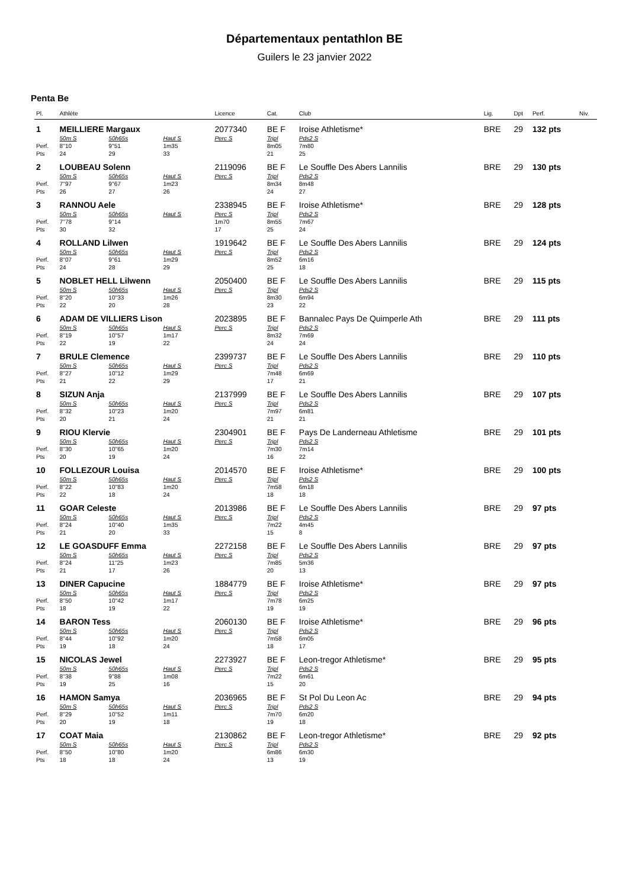Départementaux pentathlon BE
Guilers le 23 janvier 2022
Penta Be
| Pl. | Athlète | | | Licence | Cat. | Club | Lig. | Dpt | Perf. | Niv. |
| --- | --- | --- | --- | --- | --- | --- | --- | --- | --- | --- |
| 1 | MEILLIERE Margaux | | | 2077340 | BE F | Iroise Athletisme* | BRE | 29 | 132 pts | |
| | 50m S | 50h65s | Haut S | Perc S | Tripl | Pds2 S | | | | |
| Perf. | 8''10 | 9''51 | 1m35 | | 8m05 | 7m80 | | | | |
| Pts | 24 | 29 | 33 | | 21 | 25 | | | | |
| 2 | LOUBEAU Solenn | | | 2119096 | BE F | Le Souffle Des Abers Lannilis | BRE | 29 | 130 pts | |
| | 50m S | 50h65s | Haut S | Perc S | Tripl | Pds2 S | | | | |
| Perf. | 7''97 | 9''67 | 1m23 | | 8m34 | 8m48 | | | | |
| Pts | 26 | 27 | 26 | | 24 | 27 | | | | |
| 3 | RANNOU Aele | | | 2338945 | BE F | Iroise Athletisme* | BRE | 29 | 128 pts | |
| | 50m S | 50h65s | Haut S | Perc S | Tripl | Pds2 S | | | | |
| Perf. | 7''78 | 9''14 | | 1m70 | 8m55 | 7m67 | | | | |
| Pts | 30 | 32 | | 17 | 25 | 24 | | | | |
| 4 | ROLLAND Lilwen | | | 1919642 | BE F | Le Souffle Des Abers Lannilis | BRE | 29 | 124 pts | |
| | 50m S | 50h65s | Haut S | Perc S | Tripl | Pds2 S | | | | |
| Perf. | 8''07 | 9''61 | 1m29 | | 8m52 | 6m16 | | | | |
| Pts | 24 | 28 | 29 | | 25 | 18 | | | | |
| 5 | NOBLET HELL Lilwenn | | | 2050400 | BE F | Le Souffle Des Abers Lannilis | BRE | 29 | 115 pts | |
| | 50m S | 50h65s | Haut S | Perc S | Tripl | Pds2 S | | | | |
| Perf. | 8''20 | 10''33 | 1m26 | | 8m30 | 6m94 | | | | |
| Pts | 22 | 20 | 28 | | 23 | 22 | | | | |
| 6 | ADAM DE VILLIERS Lison | | | 2023895 | BE F | Bannalec Pays De Quimperle Ath | BRE | 29 | 111 pts | |
| | 50m S | 50h65s | Haut S | Perc S | Tripl | Pds2 S | | | | |
| Perf. | 8''19 | 10''57 | 1m17 | | 8m32 | 7m69 | | | | |
| Pts | 22 | 19 | 22 | | 24 | 24 | | | | |
| 7 | BRULE Clemence | | | 2399737 | BE F | Le Souffle Des Abers Lannilis | BRE | 29 | 110 pts | |
| | 50m S | 50h65s | Haut S | Perc S | Tripl | Pds2 S | | | | |
| Perf. | 8''27 | 10''12 | 1m29 | | 7m48 | 6m69 | | | | |
| Pts | 21 | 22 | 29 | | 17 | 21 | | | | |
| 8 | SIZUN Anja | | | 2137999 | BE F | Le Souffle Des Abers Lannilis | BRE | 29 | 107 pts | |
| | 50m S | 50h65s | Haut S | Perc S | Tripl | Pds2 S | | | | |
| Perf. | 8''32 | 10''23 | 1m20 | | 7m97 | 6m81 | | | | |
| Pts | 20 | 21 | 24 | | 21 | 21 | | | | |
| 9 | RIOU Klervie | | | 2304901 | BE F | Pays De Landerneau Athletisme | BRE | 29 | 101 pts | |
| | 50m S | 50h65s | Haut S | Perc S | Tripl | Pds2 S | | | | |
| Perf. | 8''30 | 10''65 | 1m20 | | 7m30 | 7m14 | | | | |
| Pts | 20 | 19 | 24 | | 16 | 22 | | | | |
| 10 | FOLLEZOUR Louisa | | | 2014570 | BE F | Iroise Athletisme* | BRE | 29 | 100 pts | |
| | 50m S | 50h65s | Haut S | Perc S | Tripl | Pds2 S | | | | |
| Perf. | 8''22 | 10''83 | 1m20 | | 7m58 | 6m18 | | | | |
| Pts | 22 | 18 | 24 | | 18 | 18 | | | | |
| 11 | GOAR Celeste | | | 2013986 | BE F | Le Souffle Des Abers Lannilis | BRE | 29 | 97 pts | |
| | 50m S | 50h65s | Haut S | Perc S | Tripl | Pds2 S | | | | |
| Perf. | 8''24 | 10''40 | 1m35 | | 7m22 | 4m45 | | | | |
| Pts | 21 | 20 | 33 | | 15 | 8 | | | | |
| 12 | LE GOASDUFF Emma | | | 2272158 | BE F | Le Souffle Des Abers Lannilis | BRE | 29 | 97 pts | |
| | 50m S | 50h65s | Haut S | Perc S | Tripl | Pds2 S | | | | |
| Perf. | 8''24 | 11''25 | 1m23 | | 7m85 | 5m36 | | | | |
| Pts | 21 | 17 | 26 | | 20 | 13 | | | | |
| 13 | DINER Capucine | | | 1884779 | BE F | Iroise Athletisme* | BRE | 29 | 97 pts | |
| | 50m S | 50h65s | Haut S | Perc S | Tripl | Pds2 S | | | | |
| Perf. | 8''50 | 10''42 | 1m17 | | 7m78 | 6m25 | | | | |
| Pts | 18 | 19 | 22 | | 19 | 19 | | | | |
| 14 | BARON Tess | | | 2060130 | BE F | Iroise Athletisme* | BRE | 29 | 96 pts | |
| | 50m S | 50h65s | Haut S | Perc S | Tripl | Pds2 S | | | | |
| Perf. | 8''44 | 10''92 | 1m20 | | 7m58 | 6m05 | | | | |
| Pts | 19 | 18 | 24 | | 18 | 17 | | | | |
| 15 | NICOLAS Jewel | | | 2273927 | BE F | Leon-tregor Athletisme* | BRE | 29 | 95 pts | |
| | 50m S | 50h65s | Haut S | Perc S | Tripl | Pds2 S | | | | |
| Perf. | 8''38 | 9''88 | 1m08 | | 7m22 | 6m61 | | | | |
| Pts | 19 | 25 | 16 | | 15 | 20 | | | | |
| 16 | HAMON Samya | | | 2036965 | BE F | St Pol Du Leon Ac | BRE | 29 | 94 pts | |
| | 50m S | 50h65s | Haut S | Perc S | Tripl | Pds2 S | | | | |
| Perf. | 8''29 | 10''52 | 1m11 | | 7m70 | 6m20 | | | | |
| Pts | 20 | 19 | 18 | | 19 | 18 | | | | |
| 17 | COAT Maia | | | 2130862 | BE F | Leon-tregor Athletisme* | BRE | 29 | 92 pts | |
| | 50m S | 50h65s | Haut S | Perc S | Tripl | Pds2 S | | | | |
| Perf. | 8''50 | 10''80 | 1m20 | | 6m86 | 6m30 | | | | |
| Pts | 18 | 18 | 24 | | 13 | 19 | | | | |